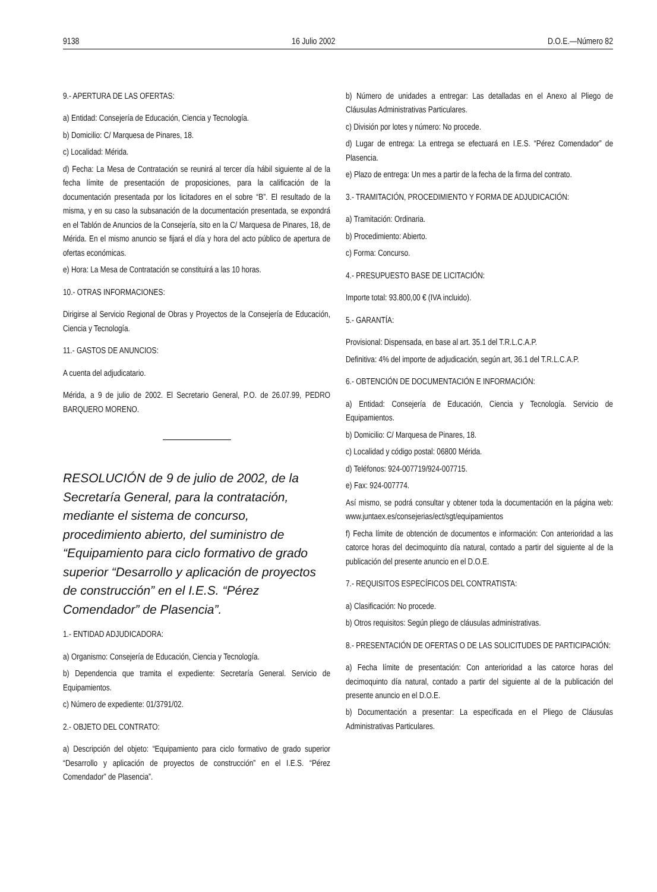9138 16 Julio 2002 D.O.E.—Número 82
9.- APERTURA DE LAS OFERTAS:
a) Entidad: Consejería de Educación, Ciencia y Tecnología.
b) Domicilio: C/ Marquesa de Pinares, 18.
c) Localidad: Mérida.
d) Fecha: La Mesa de Contratación se reunirá al tercer día hábil siguiente al de la fecha límite de presentación de proposiciones, para la calificación de la documentación presentada por los licitadores en el sobre “B”. El resultado de la misma, y en su caso la subsanación de la documentación presentada, se expondrá en el Tablón de Anuncios de la Consejería, sito en la C/ Marquesa de Pinares, 18, de Mérida. En el mismo anuncio se fijará el día y hora del acto público de apertura de ofertas económicas.
e) Hora: La Mesa de Contratación se constituirá a las 10 horas.
10.- OTRAS INFORMACIONES:
Dirigirse al Servicio Regional de Obras y Proyectos de la Consejería de Educación, Ciencia y Tecnología.
11.- GASTOS DE ANUNCIOS:
A cuenta del adjudicatario.
Mérida, a 9 de julio de 2002. El Secretario General, P.O. de 26.07.99, PEDRO BARQUERO MORENO.
RESOLUCIÓN de 9 de julio de 2002, de la Secretaría General, para la contratación, mediante el sistema de concurso, procedimiento abierto, del suministro de “Equipamiento para ciclo formativo de grado superior “Desarrollo y aplicación de proyectos de construcción” en el I.E.S. “Pérez Comendador” de Plasencia”.
1.- ENTIDAD ADJUDICADORA:
a) Organismo: Consejería de Educación, Ciencia y Tecnología.
b) Dependencia que tramita el expediente: Secretaría General. Servicio de Equipamientos.
c) Número de expediente: 01/3791/02.
2.- OBJETO DEL CONTRATO:
a) Descripción del objeto: “Equipamiento para ciclo formativo de grado superior “Desarrollo y aplicación de proyectos de construcción” en el I.E.S. “Pérez Comendador” de Plasencia”.
b) Número de unidades a entregar: Las detalladas en el Anexo al Pliego de Cláusulas Administrativas Particulares.
c) División por lotes y número: No procede.
d) Lugar de entrega: La entrega se efectuará en I.E.S. “Pérez Comendador” de Plasencia.
e) Plazo de entrega: Un mes a partir de la fecha de la firma del contrato.
3.- TRAMITACIÓN, PROCEDIMIENTO Y FORMA DE ADJUDICACIÓN:
a) Tramitación: Ordinaria.
b) Procedimiento: Abierto.
c) Forma: Concurso.
4.- PRESUPUESTO BASE DE LICITACIÓN:
Importe total: 93.800,00 € (IVA incluido).
5.- GARANTÍA:
Provisional: Dispensada, en base al art. 35.1 del T.R.L.C.A.P.
Definitiva: 4% del importe de adjudicación, según art, 36.1 del T.R.L.C.A.P.
6.- OBTENCIÓN DE DOCUMENTACIÓN E INFORMACIÓN:
a) Entidad: Consejería de Educación, Ciencia y Tecnología. Servicio de Equipamientos.
b) Domicilio: C/ Marquesa de Pinares, 18.
c) Localidad y código postal: 06800 Mérida.
d) Teléfonos: 924-007719/924-007715.
e) Fax: 924-007774.
Así mismo, se podrá consultar y obtener toda la documentación en la página web: www.juntaex.es/consejerias/ect/sgt/equipamientos
f) Fecha límite de obtención de documentos e información: Con anterioridad a las catorce horas del decimoquinto día natural, contado a partir del siguiente al de la publicación del presente anuncio en el D.O.E.
7.- REQUISITOS ESPECÍFICOS DEL CONTRATISTA:
a) Clasificación: No procede.
b) Otros requisitos: Según pliego de cláusulas administrativas.
8.- PRESENTACIÓN DE OFERTAS O DE LAS SOLICITUDES DE PARTICIPACIÓN:
a) Fecha límite de presentación: Con anterioridad a las catorce horas del decimoquinto día natural, contado a partir del siguiente al de la publicación del presente anuncio en el D.O.E.
b) Documentación a presentar: La especificada en el Pliego de Cláusulas Administrativas Particulares.